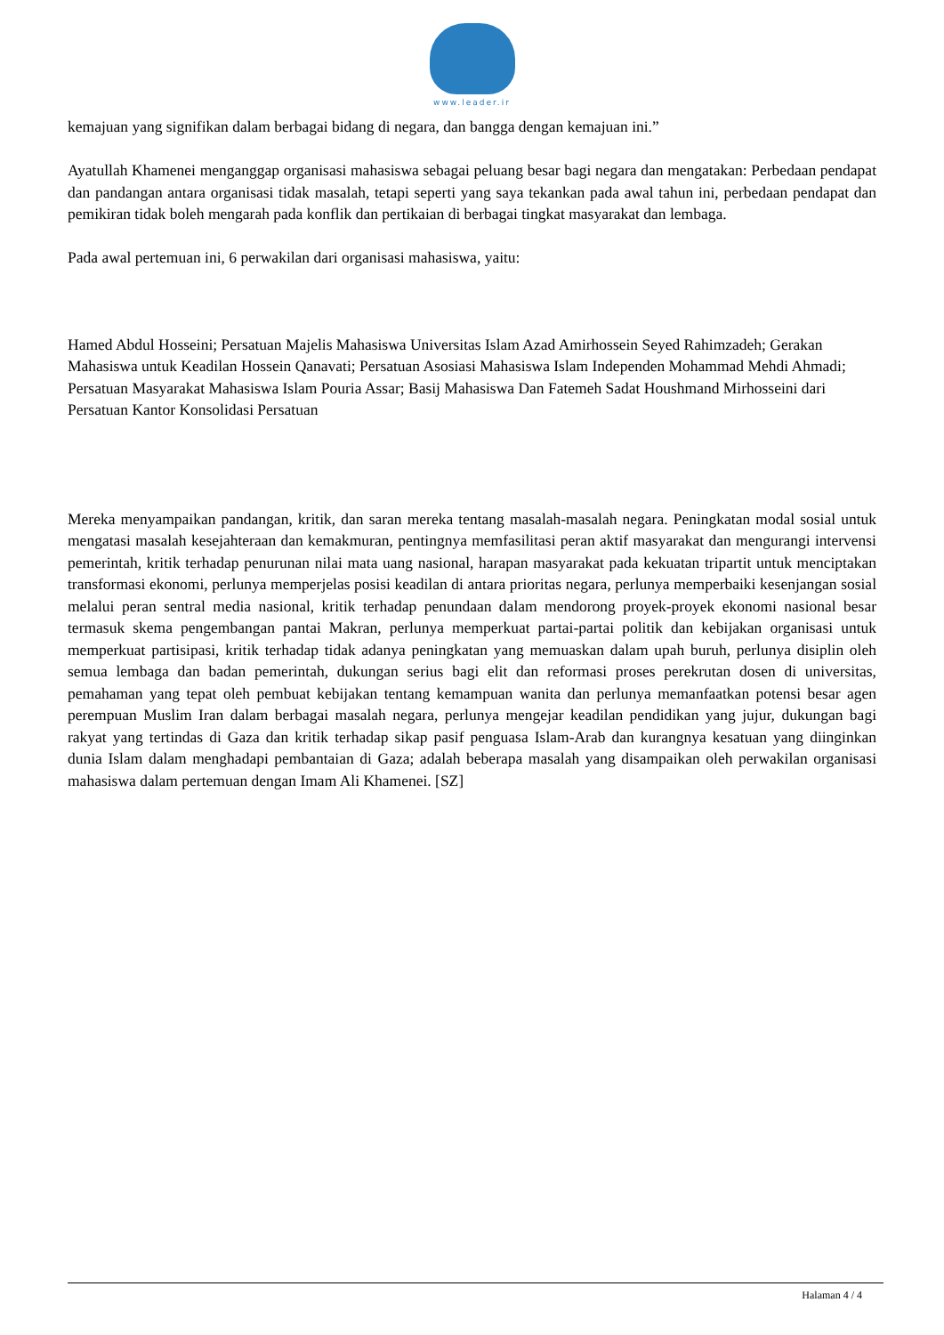www.leader.ir
kemajuan yang signifikan dalam berbagai bidang di negara, dan bangga dengan kemajuan ini.”
Ayatullah Khamenei menganggap organisasi mahasiswa sebagai peluang besar bagi negara dan mengatakan: Perbedaan pendapat dan pandangan antara organisasi tidak masalah, tetapi seperti yang saya tekankan pada awal tahun ini, perbedaan pendapat dan pemikiran tidak boleh mengarah pada konflik dan pertikaian di berbagai tingkat masyarakat dan lembaga.
Pada awal pertemuan ini, 6 perwakilan dari organisasi mahasiswa, yaitu:
Hamed Abdul Hosseini; Persatuan Majelis Mahasiswa Universitas Islam Azad Amirhossein Seyed Rahimzadeh; Gerakan Mahasiswa untuk Keadilan Hossein Qanavati; Persatuan Asosiasi Mahasiswa Islam Independen Mohammad Mehdi Ahmadi; Persatuan Masyarakat Mahasiswa Islam Pouria Assar; Basij Mahasiswa Dan Fatemeh Sadat Houshmand Mirhosseini dari Persatuan Kantor Konsolidasi Persatuan
Mereka menyampaikan pandangan, kritik, dan saran mereka tentang masalah-masalah negara. Peningkatan modal sosial untuk mengatasi masalah kesejahteraan dan kemakmuran, pentingnya memfasilitasi peran aktif masyarakat dan mengurangi intervensi pemerintah, kritik terhadap penurunan nilai mata uang nasional, harapan masyarakat pada kekuatan tripartit untuk menciptakan transformasi ekonomi, perlunya memperjelas posisi keadilan di antara prioritas negara, perlunya memperbaiki kesenjangan sosial melalui peran sentral media nasional, kritik terhadap penundaan dalam mendorong proyek-proyek ekonomi nasional besar termasuk skema pengembangan pantai Makran, perlunya memperkuat partai-partai politik dan kebijakan organisasi untuk memperkuat partisipasi, kritik terhadap tidak adanya peningkatan yang memuaskan dalam upah buruh, perlunya disiplin oleh semua lembaga dan badan pemerintah, dukungan serius bagi elit dan reformasi proses perekrutan dosen di universitas, pemahaman yang tepat oleh pembuat kebijakan tentang kemampuan wanita dan perlunya memanfaatkan potensi besar agen perempuan Muslim Iran dalam berbagai masalah negara, perlunya mengejar keadilan pendidikan yang jujur, dukungan bagi rakyat yang tertindas di Gaza dan kritik terhadap sikap pasif penguasa Islam-Arab dan kurangnya kesatuan yang diinginkan dunia Islam dalam menghadapi pembantaian di Gaza; adalah beberapa masalah yang disampaikan oleh perwakilan organisasi mahasiswa dalam pertemuan dengan Imam Ali Khamenei. [SZ]
Halaman 4 / 4